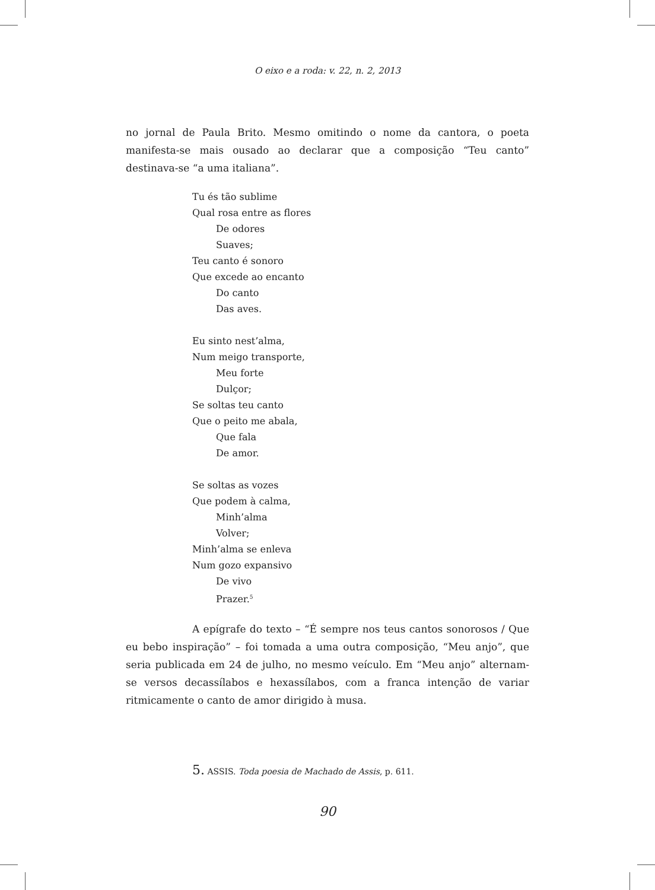O eixo e a roda: v. 22, n. 2, 2013
no jornal de Paula Brito. Mesmo omitindo o nome da cantora, o poeta manifesta-se mais ousado ao declarar que a composição “Teu canto” destinava-se “a uma italiana”.
Tu és tão sublime
Qual rosa entre as flores
De odores
Suaves;
Teu canto é sonoro
Que excede ao encanto
Do canto
Das aves.
Eu sinto nest’alma,
Num meigo transporte,
Meu forte
Dulçor;
Se soltas teu canto
Que o peito me abala,
Que fala
De amor.
Se soltas as vozes
Que podem à calma,
Minh’alma
Volver;
Minh’alma se enleva
Num gozo expansivo
De vivo
Prazer.<sup>5</sup>
A epígrafe do texto – “É sempre nos teus cantos sonorosos / Que eu bebo inspiração” – foi tomada a uma outra composição, “Meu anjo”, que seria publicada em 24 de julho, no mesmo veículo. Em “Meu anjo” alternam-se versos decassílabos e hexassílabos, com a franca intenção de variar ritmicamente o canto de amor dirigido à musa.
5. ASSIS. Toda poesia de Machado de Assis, p. 611.
90